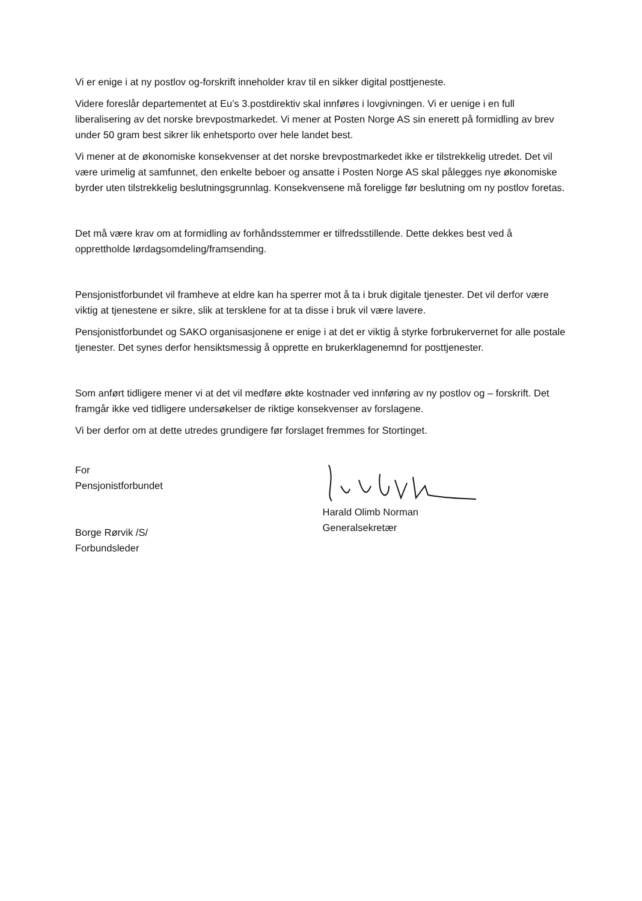Vi er enige i at ny postlov og-forskrift inneholder krav til en sikker digital posttjeneste.
Videre foreslår departementet at Eu’s 3.postdirektiv skal innføres i lovgivningen. Vi er uenige i en full liberalisering av det norske brevpostmarkedet. Vi mener at Posten Norge AS sin enerett på formidling av brev under 50 gram best sikrer lik enhetsporto over hele landet best.
Vi mener at de økonomiske konsekvenser at det norske brevpostmarkedet ikke er tilstrekkelig utredet. Det vil være urimelig at samfunnet, den enkelte beboer og ansatte i Posten Norge AS skal pålegges nye økonomiske byrder uten tilstrekkelig beslutningsgrunnlag. Konsekvensene må foreligge før beslutning om ny postlov foretas.
Det må være krav om at formidling av forhåndsstemmer er tilfredsstillende. Dette dekkes best ved å opprettholde lørdagsomdeling/framsending.
Pensjonistforbundet vil framheve at eldre kan ha sperrer mot å ta i bruk digitale tjenester. Det vil derfor være viktig at tjenestene er sikre, slik at tersklene for at ta disse i bruk vil være lavere.
Pensjonistforbundet og SAKO organisasjonene er enige i at det er viktig å styrke forbrukervernet for alle postale tjenester. Det synes derfor hensiktsmessig å opprette en brukerklagenemnd for posttjenester.
Som anført tidligere mener vi at det vil medføre økte kostnader ved innføring av ny postlov og – forskrift. Det framgår ikke ved tidligere undersøkelser de riktige konsekvenser av forslagene.
Vi ber derfor om at dette utredes grundigere før forslaget fremmes for Stortinget.
For
Pensjonistforbundet
Borge Rørvik /S/
Forbundsleder
Harald Olimb Norman
Generalsekretær